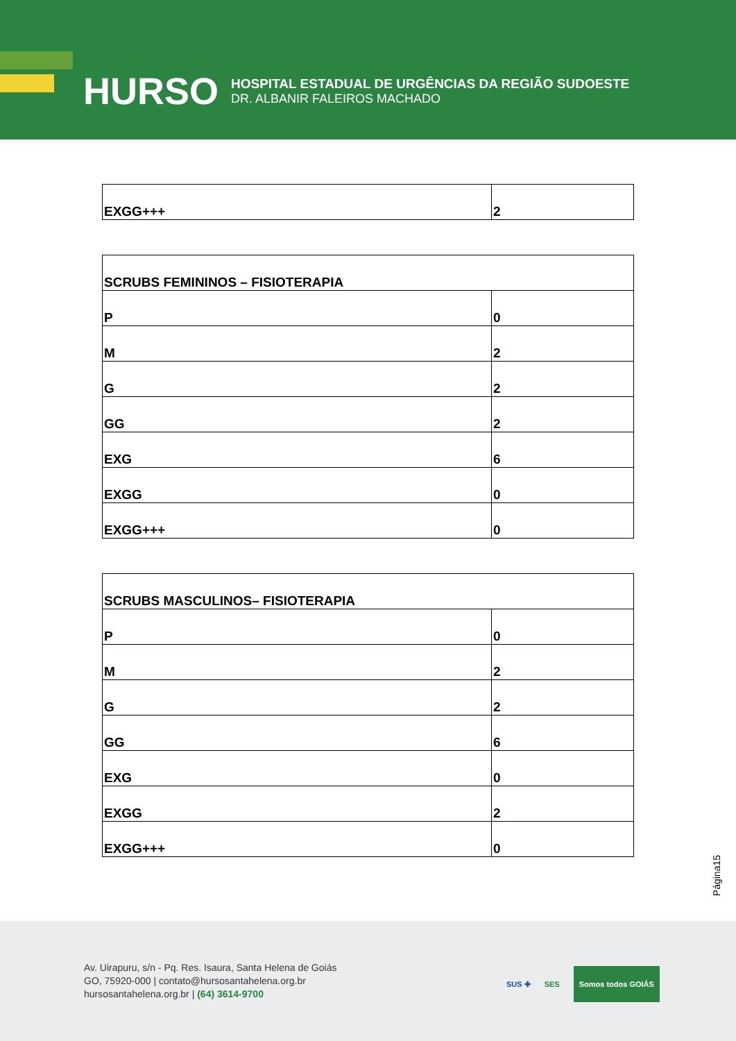HURSO
HOSPITAL ESTADUAL DE URGÊNCIAS DA REGIÃO SUDOESTE
DR. ALBANIR FALEIROS MACHADO
| EXGG+++ | 2 |
| SCRUBS FEMININOS – FISIOTERAPIA | |
| P | 0 |
| M | 2 |
| G | 2 |
| GG | 2 |
| EXG | 6 |
| EXGG | 0 |
| EXGG+++ | 0 |
| SCRUBS MASCULINOS– FISIOTERAPIA | |
| P | 0 |
| M | 2 |
| G | 2 |
| GG | 6 |
| EXG | 0 |
| EXGG | 2 |
| EXGG+++ | 0 |
Página15
Av. Uirapuru, s/n - Pq. Res. Isaura, Santa Helena de Goiás
GO, 75920-000 | contato@hursosantahelena.org.br
hursosantahelena.org.br | (64) 3614-9700
SUS ✚ SES Somos todos GOIÁS